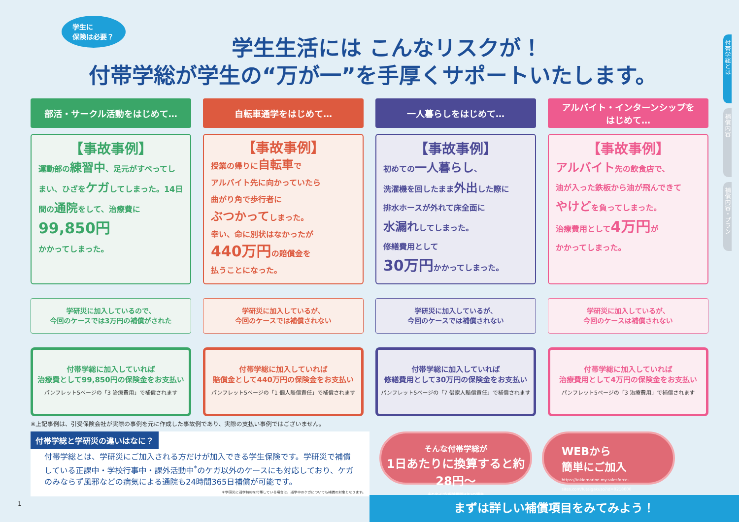学生に
保険は必要？
学生生活には こんなリスクが！
付帯学総が学生の“万が一”を手厚くサポートいたします。
付帯学総とは
補償内容
補償内容・プラン
部活・サークル活動をはじめて…
【事故事例】
運動部の練習中、足元がすべってしまい、ひざをケガしてしまった。14日間の通院をして、治療費に99,850円
かかってしまった。
学研災に加入しているので、
今回のケースでは3万円の補償がされた
付帯学総に加入していれば
治療費として99,850円の保険金をお支払い
パンフレット5ページの「3 治療費用」で補償されます
自転車通学をはじめて…
【事故事例】
授業の帰りに自転車で
アルバイト先に向かっていたら
曲がり角で歩行者に
ぶつかってしまった。
幸い、命に別状はなかったが
440万円の賠償金を
払うことになった。
学研災に加入しているが、
今回のケースでは補償されない
付帯学総に加入していれば
賠償金として440万円の保険金をお支払い
パンフレット5ページの「1 個人賠償責任」で補償されます
一人暮らしをはじめて…
【事故事例】
初めての一人暮らし、
洗濯機を回したまま外出した際に
排水ホースが外れて床全面に
水漏れしてしまった。
修繕費用として
30万円かかってしまった。
学研災に加入しているが、
今回のケースでは補償されない
付帯学総に加入していれば
修繕費用として30万円の保険金をお支払い
パンフレット5ページの「7 借家人賠償責任」で補償されます
アルバイト・インターンシップを
はじめて…
【事故事例】
アルバイト先の飲食店で、
油が入った鉄板から油が飛んできて
やけどを負ってしまった。
治療費用として4万円が
かかってしまった。
学研災に加入しているが、
今回のケースは補償されない
付帯学総に加入していれば
治療費用として4万円の保険金をお支払い
パンフレット5ページの「3 治療費用」で補償されます
※上記事例は、引受保険会社が実際の事例を元に作成した事故例であり、実際の支払い事例ではございません。
付帯学総と学研災の違いはなに？
付帯学総とは、学研災にご加入される方だけが加入できる学生保険です。学研災で補償している正課中・学校行事中・課外活動中<sup>*</sup>のケガ以外のケースにも対応しており、ケガのみならず風邪などの病気による通院も24時間365日補償が可能です。
＊学研災に通学特約を付帯している場合は、通学中のケガについても補償の対象となります。
そんな付帯学総が
1日あたりに換算すると約28円〜
※Cタイプ(保険期間4年)の場合
WEBから
簡単にご加入
https://tokiomarine.my.salesforce-sites.com/futaigakuso?id=0218000
1
まずは詳しい補償項目をみてみよう！